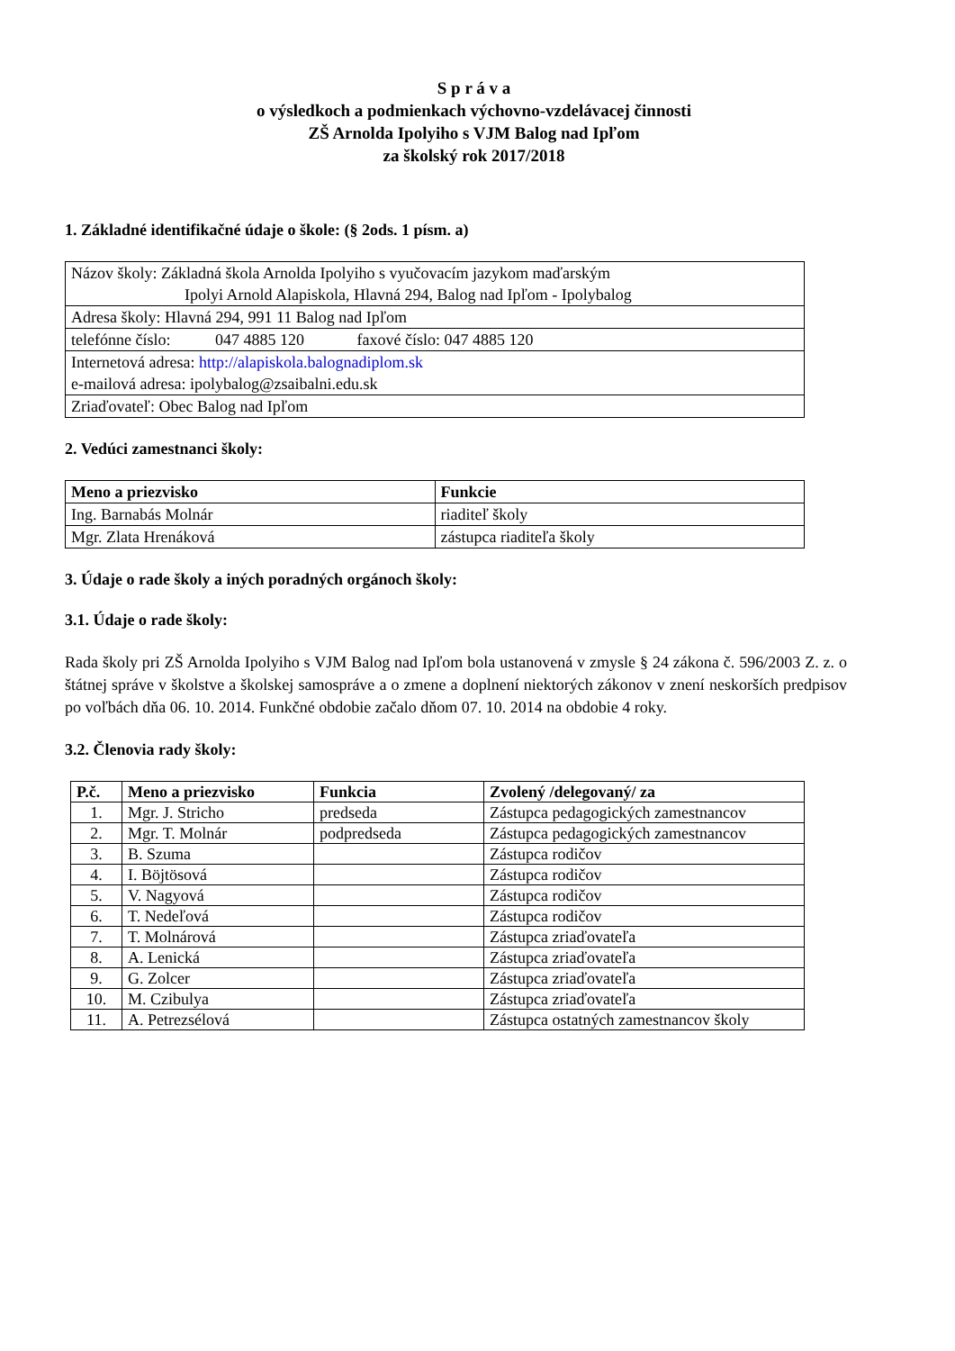S p r á v a
o výsledkoch a podmienkach výchovno-vzdelávacej činnosti
ZŠ Arnolda Ipolyiho s VJM Balog nad Ipľom
za školský rok 2017/2018
1. Základné identifikačné údaje o škole: (§ 2ods. 1 písm. a)
| Názov školy: Základná škola Arnolda Ipolyiho s vyučovacím jazykom maďarským Ipolyi Arnold Alapiskola, Hlavná 294, Balog nad Ipľom - Ipolybalog |
| Adresa školy: Hlavná 294, 991 11 Balog nad Ipľom |
| telefónne číslo: 047 4885 120 faxové číslo: 047 4885 120 |
| Internetová adresa: http://alapiskola.balognadiplom.sk e-mailová adresa: ipolybalog@zsaibalni.edu.sk |
| Zriaďovateľ: Obec Balog nad Ipľom |
2. Vedúci zamestnanci školy:
| Meno a priezvisko | Funkcie |
| --- | --- |
| Ing. Barnabás Molnár | riaditeľ školy |
| Mgr. Zlata Hrenáková | zástupca riaditeľa školy |
3. Údaje o rade školy a iných poradných orgánoch školy:
3.1. Údaje o rade školy:
Rada školy pri ZŠ Arnolda Ipolyiho s VJM Balog nad Ipľom bola ustanovená v zmysle § 24 zákona č. 596/2003 Z. z. o štátnej správe v školstve a školskej samospráve a o zmene a doplnení niektorých zákonov v znení neskorších predpisov po voľbách dňa 06. 10. 2014. Funkčné obdobie začalo dňom 07. 10. 2014 na obdobie 4 roky.
3.2. Členovia rady školy:
| P.č. | Meno a priezvisko | Funkcia | Zvolený /delegovaný/ za |
| --- | --- | --- | --- |
| 1. | Mgr. J. Stricho | predseda | Zástupca pedagogických zamestnancov |
| 2. | Mgr. T. Molnár | podpredseda | Zástupca pedagogických zamestnancov |
| 3. | B. Szuma | | Zástupca rodičov |
| 4. | I. Böjtösová | | Zástupca rodičov |
| 5. | V. Nagyová | | Zástupca rodičov |
| 6. | T. Nedeľová | | Zástupca rodičov |
| 7. | T. Molnárová | | Zástupca zriaďovateľa |
| 8. | A. Lenická | | Zástupca zriaďovateľa |
| 9. | G. Zolcer | | Zástupca zriaďovateľa |
| 10. | M. Czibulya | | Zástupca zriaďovateľa |
| 11. | A. Petrezsélová | | Zástupca ostatných zamestnancov školy |